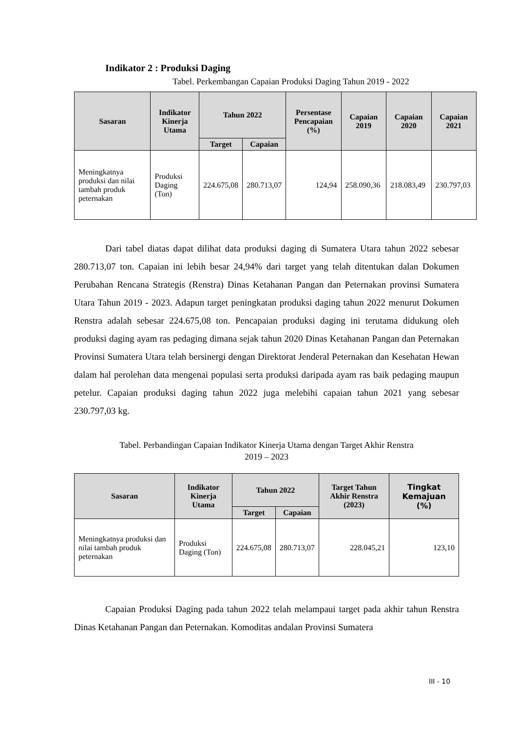Indikator 2 : Produksi Daging
Tabel. Perkembangan Capaian Produksi Daging Tahun 2019 - 2022
| Sasaran | Indikator Kinerja Utama | Tahun 2022 | | Persentase Pencapaian (%) | Capaian 2019 | Capaian 2020 | Capaian 2021 |
| --- | --- | --- | --- | --- | --- | --- | --- |
| | | Target | Capaian | | | | |
| Meningkatnya produksi dan nilai tambah produk peternakan | Produksi Daging (Ton) | 224.675,08 | 280.713,07 | 124,94 | 258.090,36 | 218.083,49 | 230.797,03 |
Dari tabel diatas dapat dilihat data produksi daging di Sumatera Utara tahun 2022 sebesar 280.713,07 ton. Capaian ini lebih besar 24,94% dari target yang telah ditentukan dalan Dokumen Perubahan Rencana Strategis (Renstra) Dinas Ketahanan Pangan dan Peternakan provinsi Sumatera Utara Tahun 2019 - 2023. Adapun target peningkatan produksi daging tahun 2022 menurut Dokumen Renstra adalah sebesar 224.675,08 ton. Pencapaian produksi daging ini terutama didukung oleh produksi daging ayam ras pedaging dimana sejak tahun 2020 Dinas Ketahanan Pangan dan Peternakan Provinsi Sumatera Utara telah bersinergi dengan Direktorat Jenderal Peternakan dan Kesehatan Hewan dalam hal perolehan data mengenai populasi serta produksi daripada ayam ras baik pedaging maupun petelur. Capaian produksi daging tahun 2022 juga melebihi capaian tahun 2021 yang sebesar 230.797,03 kg.
Tabel. Perbandingan Capaian Indikator Kinerja Utama dengan Target Akhir Renstra
2019 – 2023
| Sasaran | Indikator Kinerja Utama | Tahun 2022 | | Target Tahun Akhir Renstra (2023) | Tingkat Kemajuan (%) |
| --- | --- | --- | --- | --- | --- |
| | | Target | Capaian | | |
| Meningkatnya produksi dan nilai tambah produk peternakan | Produksi Daging (Ton) | 224.675,08 | 280.713,07 | 228.045,21 | 123,10 |
Capaian Produksi Daging pada tahun 2022 telah melampaui target pada akhir tahun Renstra Dinas Ketahanan Pangan dan Peternakan. Komoditas andalan Provinsi Sumatera
III - 10